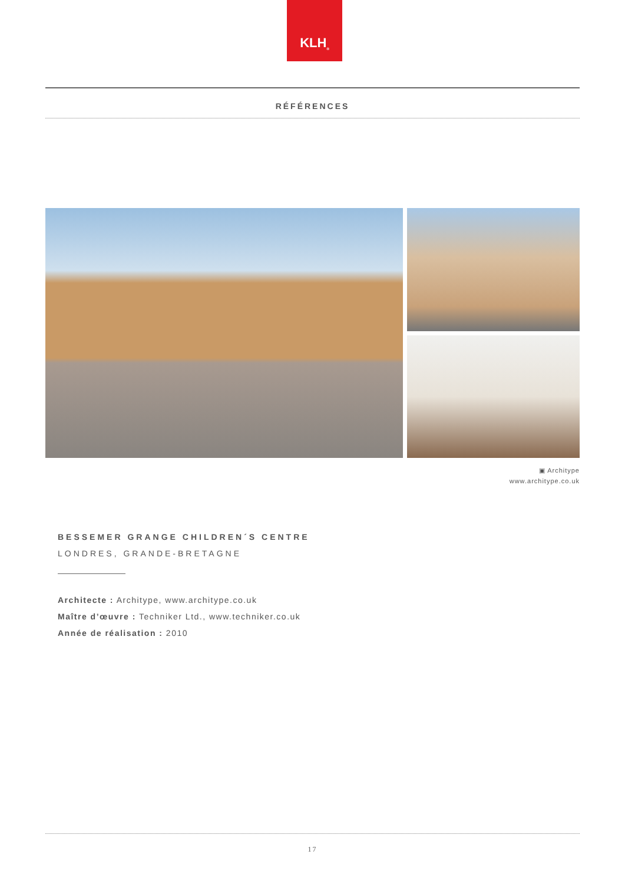KLH<sup>®</sup>
RÉFÉRENCES
▣ Architype
www.architype.co.uk
BESSEMER GRANGE CHILDREN´S CENTRE
LONDRES, GRANDE-BRETAGNE
Architecte : Architype, www.architype.co.uk
Maître d’œuvre : Techniker Ltd., www.techniker.co.uk
Année de réalisation : 2010
17